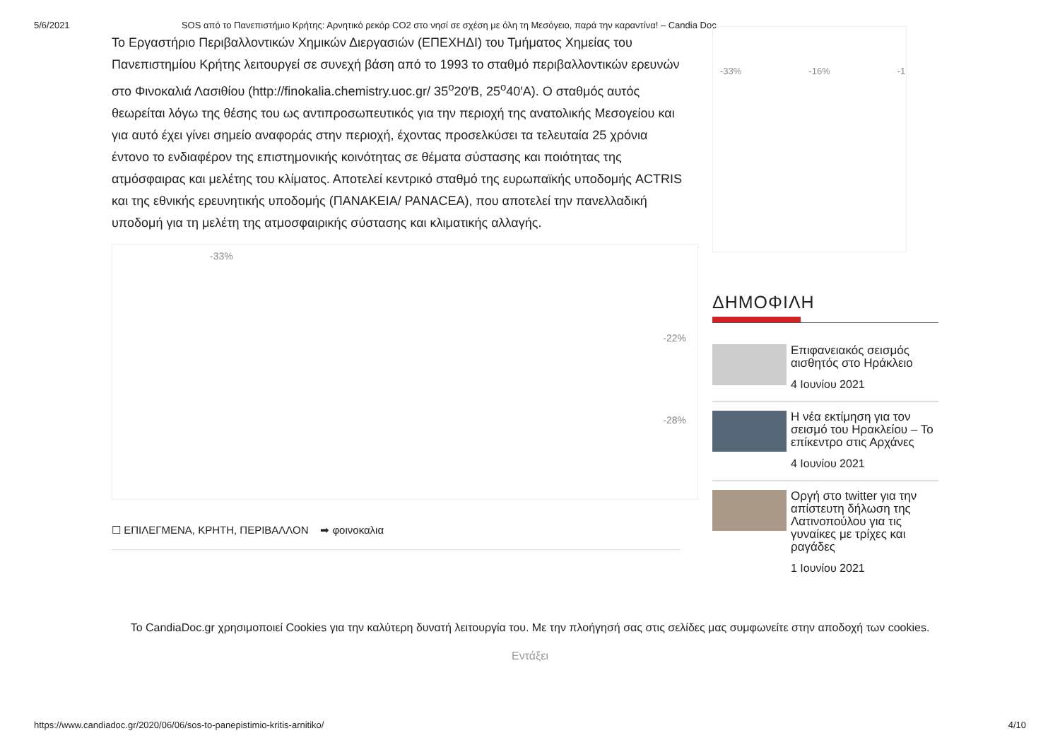5/6/2021 SOS από το Πανεπιστήμιο Κρήτης: Αρνητικό ρεκόρ CO2 στο νησί σε σχέση με όλη τη Μεσόγειο, παρά την καραντίνα! – Candia Doc
Το Εργαστήριο Περιβαλλοντικών Χημικών Διεργασιών (ΕΠΕΧΗΔΙ) του Τμήματος Χημείας του Πανεπιστημίου Κρήτης λειτουργεί σε συνεχή βάση από το 1993 το σταθμό περιβαλλοντικών ερευνών στο Φινοκαλιά Λασιθίου (http://finokalia.chemistry.uoc.gr/ 35<sup>o</sup>20′Β, 25<sup>o</sup>40′Α). Ο σταθμός αυτός θεωρείται λόγω της θέσης του ως αντιπροσωπευτικός για την περιοχή της ανατολικής Μεσογείου και για αυτό έχει γίνει σημείο αναφοράς στην περιοχή, έχοντας προσελκύσει τα τελευταία 25 χρόνια έντονο το ενδιαφέρον της επιστημονικής κοινότητας σε θέματα σύστασης και ποιότητας της ατμόσφαιρας και μελέτης του κλίματος. Αποτελεί κεντρικό σταθμό της ευρωπαϊκής υποδομής ACTRIS και της εθνικής ερευνητικής υποδομής (ΠΑΝΑΚΕΙΑ/ PANACEA), που αποτελεί την πανελλαδική υποδομή για τη μελέτη της ατμοσφαιρικής σύστασης και κλιματικής αλλαγής.
-33%
-22%
-28%
☐ ΕΠΙΛΕΓΜΕΝΑ, ΚΡΗΤΗ, ΠΕΡΙΒΑΛΛΟΝ ➡ φοινοκαλια
-33% -16% -1
ΔΗΜΟΦΙΛΗ
Επιφανειακός σεισμός αισθητός στο Ηράκλειο
4 Ιουνίου 2021
Η νέα εκτίμηση για τον σεισμό του Ηρακλείου – Το επίκεντρο στις Αρχάνες
4 Ιουνίου 2021
Οργή στο twitter για την απίστευτη δήλωση της Λατινοπούλου για τις γυναίκες με τρίχες και ραγάδες
1 Ιουνίου 2021
Το CandiaDoc.gr χρησιμοποιεί Cookies για την καλύτερη δυνατή λειτουργία του. Με την πλοήγησή σας στις σελίδες μας συμφωνείτε στην αποδοχή των cookies.
Εντάξει
https://www.candiadoc.gr/2020/06/06/sos-to-panepistimio-kritis-arnitiko/ 4/10